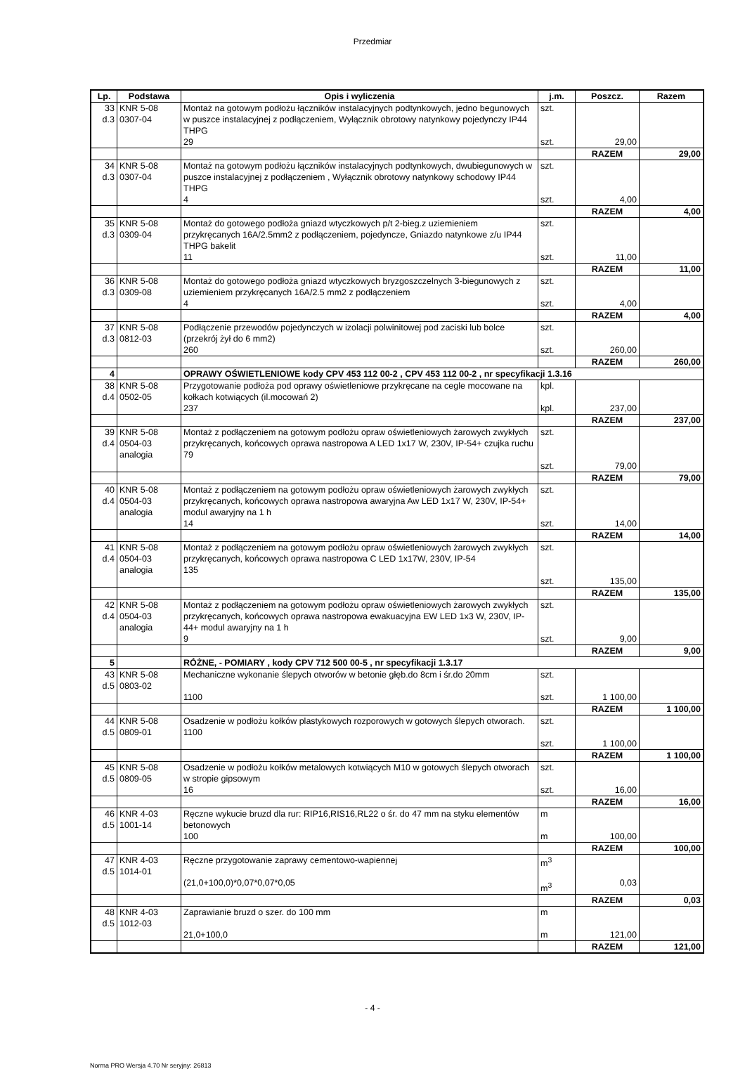Przedmiar
| Lp. | Podstawa | Opis i wyliczenia | j.m. | Poszcz. | Razem |
| --- | --- | --- | --- | --- | --- |
| 33 d.3 | KNR 5-08 0307-04 | Montaż na gotowym podłożu łączników instalacyjnych podtynkowych, jedno begunowych w puszce instalacyjnej z podłączeniem, Wyłącznik obrotowy natynkowy pojedynczy IP44 THPG 29 | szt. szt. | 29,00 | |
| | | | | RAZEM | 29,00 |
| 34 d.3 | KNR 5-08 0307-04 | Montaż na gotowym podłożu łączników instalacyjnych podtynkowych, dwubiegunowych w puszce instalacyjnej z podłączeniem , Wyłącznik obrotowy natynkowy schodowy IP44 THPG 4 | szt. szt. | 4,00 | |
| | | | | RAZEM | 4,00 |
| 35 d.3 | KNR 5-08 0309-04 | Montaż do gotowego podłoża gniazd wtyczkowych p/t 2-bieg.z uziemieniem przykręcanych 16A/2.5mm2 z podłączeniem, pojedyncze, Gniazdo natynkowe z/u IP44 THPG bakelit 11 | szt. szt. | 11,00 | |
| | | | | RAZEM | 11,00 |
| 36 d.3 | KNR 5-08 0309-08 | Montaż do gotowego podłoża gniazd wtyczkowych bryzgoszczelnych 3-biegunowych z uziemieniem przykręcanych 16A/2.5 mm2 z podłączeniem 4 | szt. szt. | 4,00 | |
| | | | | RAZEM | 4,00 |
| 37 d.3 | KNR 5-08 0812-03 | Podłączenie przewodów pojedynczych w izolacji polwinitowej pod zaciski lub bolce (przekrój żył do 6 mm2) 260 | szt. szt. | 260,00 | |
| | | | | RAZEM | 260,00 |
| 4 | | OPRAWY OŚWIETLENIOWE kody CPV 453 112 00-2 , CPV 453 112 00-2 , nr specyfikacji 1.3.16 | | | |
| 38 d.4 | KNR 5-08 0502-05 | Przygotowanie podłoża pod oprawy oświetleniowe przykręcane na cegle mocowane na kołkach kotwiących (il.mocowań 2) 237 | kpl. kpl. | 237,00 | |
| | | | | RAZEM | 237,00 |
| 39 d.4 | KNR 5-08 0504-03 analogia | Montaż z podłączeniem na gotowym podłożu opraw oświetleniowych żarowych zwykłych przykręcanych, końcowych oprawa nastropowa A LED 1x17 W, 230V, IP-54+ czujka ruchu 79 | szt. szt. | 79,00 | |
| | | | | RAZEM | 79,00 |
| 40 d.4 | KNR 5-08 0504-03 analogia | Montaż z podłączeniem na gotowym podłożu opraw oświetleniowych żarowych zwykłych przykręcanych, końcowych oprawa nastropowa awaryjna Aw LED 1x17 W, 230V, IP-54+ modul awaryjny na 1 h 14 | szt. szt. | 14,00 | |
| | | | | RAZEM | 14,00 |
| 41 d.4 | KNR 5-08 0504-03 analogia | Montaż z podłączeniem na gotowym podłożu opraw oświetleniowych żarowych zwykłych przykręcanych, końcowych oprawa nastropowa C LED 1x17W, 230V, IP-54 135 | szt. szt. | 135,00 | |
| | | | | RAZEM | 135,00 |
| 42 d.4 | KNR 5-08 0504-03 analogia | Montaż z podłączeniem na gotowym podłożu opraw oświetleniowych żarowych zwykłych przykręcanych, końcowych oprawa nastropowa ewakuacyjna EW LED 1x3 W, 230V, IP-44+ modul awaryjny na 1 h 9 | szt. szt. | 9,00 | |
| | | | | RAZEM | 9,00 |
| 5 | | RÓŻNE, - POMIARY , kody CPV 712 500 00-5 , nr specyfikacji 1.3.17 | | | |
| 43 d.5 | KNR 5-08 0803-02 | Mechaniczne wykonanie ślepych otworów w betonie głęb.do 8cm i śr.do 20mm 1100 | szt. szt. | 1 100,00 | |
| | | | | RAZEM | 1 100,00 |
| 44 d.5 | KNR 5-08 0809-01 | Osadzenie w podłożu kołków plastykowych rozporowych w gotowych ślepych otworach. 1100 | szt. szt. | 1 100,00 | |
| | | | | RAZEM | 1 100,00 |
| 45 d.5 | KNR 5-08 0809-05 | Osadzenie w podłożu kołków metalowych kotwiących M10 w gotowych ślepych otworach w stropie gipsowym 16 | szt. szt. | 16,00 | |
| | | | | RAZEM | 16,00 |
| 46 d.5 | KNR 4-03 1001-14 | Ręczne wykucie bruzd dla rur: RIP16,RIS16,RL22 o śr. do 47 mm na styku elementów betonowych 100 | m m | 100,00 | |
| | | | | RAZEM | 100,00 |
| 47 d.5 | KNR 4-03 1014-01 | Ręczne przygotowanie zaprawy cementowo-wapiennej (21,0+100,0)*0,07*0,07*0,05 | m<sup>3</sup> m<sup>3</sup> | 0,03 | |
| | | | | RAZEM | 0,03 |
| 48 d.5 | KNR 4-03 1012-03 | Zaprawianie bruzd o szer. do 100 mm 21,0+100,0 | m m | 121,00 | |
| | | | | RAZEM | 121,00 |
- 4 -
Norma PRO Wersja 4.70 Nr seryjny: 26813